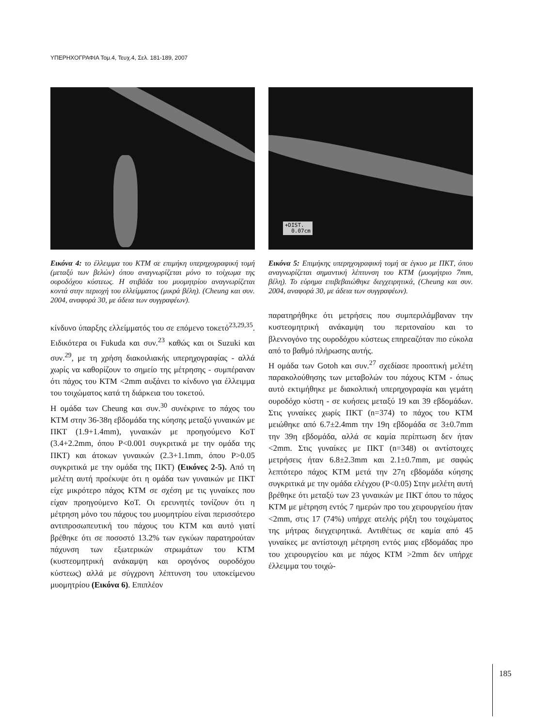ΥΠΕΡΗΧΟΓΡΑΦΙΑ Τομ.4, Τευχ.4, Σελ. 181-189, 2007
Εικόνα 4: το έλλειμμα του ΚΤΜ σε επιμήκη υπερηχογραφική τομή (μεταξύ των βελών) όπου αναγνωρίζεται μόνο το τοίχωμα της ουροδόχου κύστεως. Η στιβάδα του μυομητρίου αναγνωρίζεται κοντά στην περιοχή του ελλείμματος (μικρά βέλη). (Cheung και συν. 2004, αναφορά 30, με άδεια των συγγραφέων).
κίνδυνο ύπαρξης ελλείμματός του σε επόμενο τοκετό<sup>23,29,35</sup>. Ειδικότερα οι Fukuda και συν.<sup>23</sup> καθώς και οι Suzuki και συν.<sup>29</sup>, με τη χρήση διακοιλιακής υπερηχογραφίας - αλλά χωρίς να καθορίζουν το σημείο της μέτρησης - συμπέραναν ότι πάχος του ΚΤΜ <2mm αυξάνει το κίνδυνο για έλλειμμα του τοιχώματος κατά τη διάρκεια του τοκετού.
Η ομάδα των Cheung και συν.<sup>30</sup> συνέκρινε το πάχος του ΚΤΜ στην 36-38η εβδομάδα της κύησης μεταξύ γυναικών με ΠΚΤ (1.9+1.4mm), γυναικών με προηγούμενο ΚοΤ (3.4+2.2mm, όπου P<0.001 συγκριτικά με την ομάδα της ΠΚΤ) και άτοκων γυναικών (2.3+1.1mm, όπου P>0.05 συγκριτικά με την ομάδα της ΠΚΤ) (Εικόνες 2-5). Από τη μελέτη αυτή προέκυψε ότι η ομάδα των γυναικών με ΠΚΤ είχε μικρότερο πάχος ΚΤΜ σε σχέση με τις γυναίκες που είχαν προηγούμενο ΚοΤ. Οι ερευνητές τονίζουν ότι η μέτρηση μόνο του πάχους του μυομητρίου είναι περισσότερο αντιπροσωπευτική του πάχους του ΚΤΜ και αυτό γιατί βρέθηκε ότι σε ποσοστό 13.2% των εγκύων παρατηρούταν πάχυνση των εξωτερικών στρωμάτων του ΚΤΜ (κυστεομητρική ανάκαμψη και ορογόνος ουροδόχου κύστεως) αλλά με σύγχρονη λέπτυνση του υποκείμενου μυομητρίου (Εικόνα 6). Επιπλέον
+DIST.
0.07cm
Εικόνα 5: Επιμήκης υπερηχογραφική τομή σε έγκυο με ΠΚΤ, όπου αναγνωρίζεται σημαντική λέπτυνση του ΚΤΜ (μυομήτριο 7mm, βέλη). Το εύρημα επιβεβαιώθηκε διεγχειρητικά, (Cheung και συν. 2004, αναφορά 30, με άδεια των συγγραφέων).
παρατηρήθηκε ότι μετρήσεις που συμπεριλάμβαναν την κυστεομητρική ανάκαμψη του περιτοναίου και το βλεννογόνο της ουροδόχου κύστεως επηρεαζόταν πιο εύκολα από το βαθμό πλήρωσης αυτής.
Η ομάδα των Gotoh και συν.<sup>27</sup> σχεδίασε προοπτική μελέτη παρακολούθησης των μεταβολών του πάχους ΚΤΜ - όπως αυτό εκτιμήθηκε με διακολπική υπερηχογραφία και γεμάτη ουροδόχο κύστη - σε κυήσεις μεταξύ 19 και 39 εβδομάδων. Στις γυναίκες χωρίς ΠΚΤ (n=374) το πάχος του ΚΤΜ μειώθηκε από 6.7±2.4mm την 19η εβδομάδα σε 3±0.7mm την 39η εβδομάδα, αλλά σε καμία περίπτωση δεν ήταν <2mm. Στις γυναίκες με ΠΚΤ (n=348) οι αντίστοιχες μετρήσεις ήταν 6.8±2.3mm και 2.1±0.7mm, με σαφώς λεπτότερο πάχος ΚΤΜ μετά την 27η εβδομάδα κύησης συγκριτικά με την ομάδα ελέγχου (P<0.05) Στην μελέτη αυτή βρέθηκε ότι μεταξύ των 23 γυναικών με ΠΚΤ όπου το πάχος ΚΤΜ με μέτρηση εντός 7 ημερών προ του χειρουργείου ήταν <2mm, στις 17 (74%) υπήρχε ατελής ρήξη του τοιχώματος της μήτρας διεγχειρητικά. Αντιθέτως σε καμία από 45 γυναίκες με αντίστοιχη μέτρηση εντός μιας εβδομάδας προ του χειρουργείου και με πάχος ΚΤΜ >2mm δεν υπήρχε έλλειμμα του τοιχώ-
185